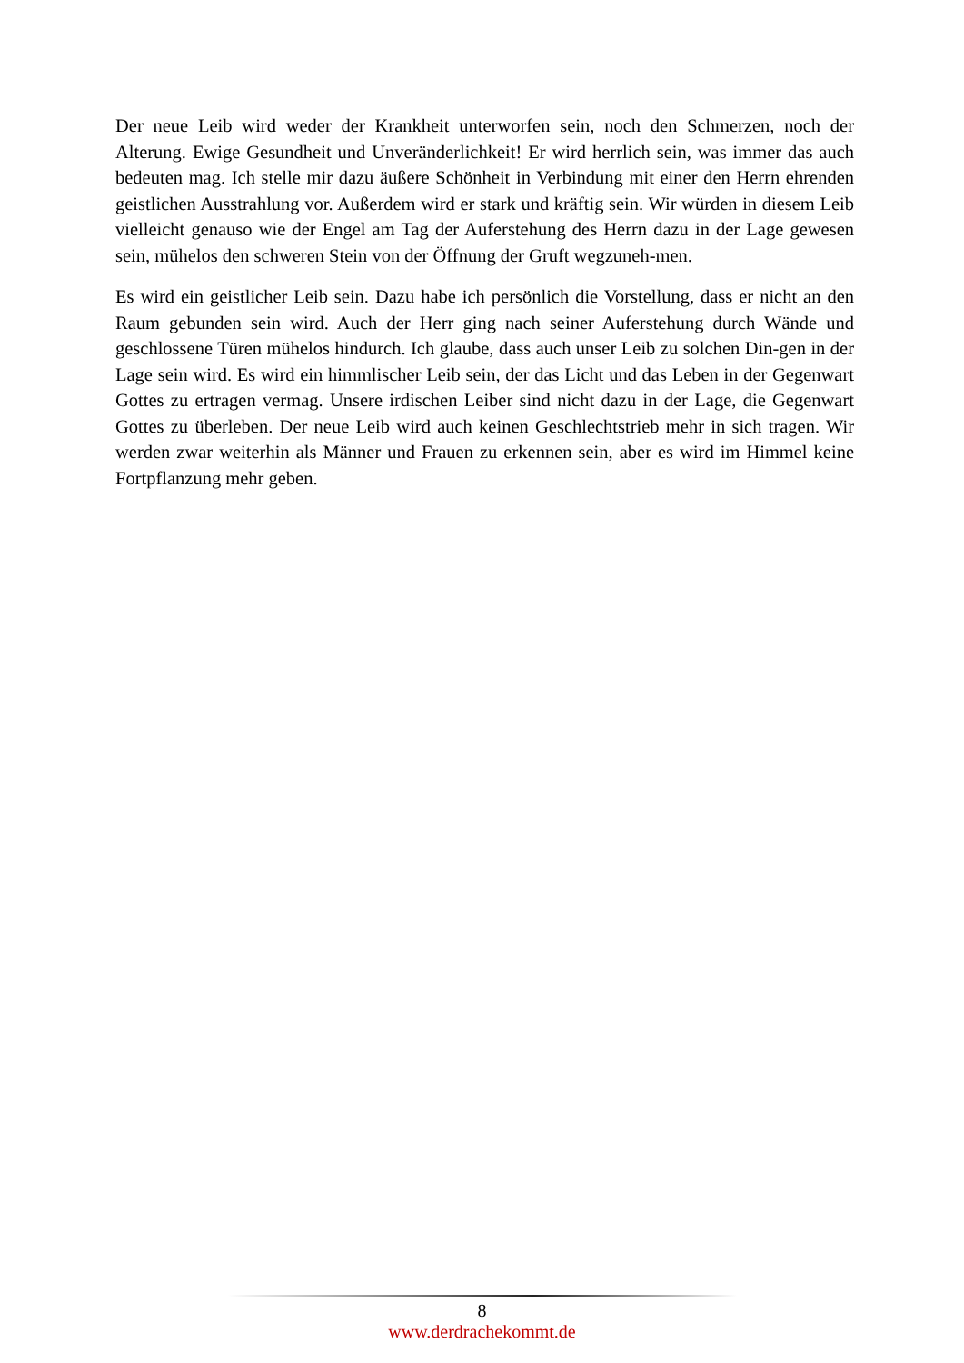Der neue Leib wird weder der Krankheit unterworfen sein, noch den Schmerzen, noch der Alterung. Ewige Gesundheit und Unveränderlichkeit! Er wird herrlich sein, was immer das auch bedeuten mag. Ich stelle mir dazu äußere Schönheit in Verbindung mit einer den Herrn ehrenden geistlichen Ausstrahlung vor. Außerdem wird er stark und kräftig sein. Wir würden in diesem Leib vielleicht genauso wie der Engel am Tag der Auferstehung des Herrn dazu in der Lage gewesen sein, mühelos den schweren Stein von der Öffnung der Gruft wegzuneh-men.
Es wird ein geistlicher Leib sein. Dazu habe ich persönlich die Vorstellung, dass er nicht an den Raum gebunden sein wird. Auch der Herr ging nach seiner Auferstehung durch Wände und geschlossene Türen mühelos hindurch. Ich glaube, dass auch unser Leib zu solchen Din-gen in der Lage sein wird. Es wird ein himmlischer Leib sein, der das Licht und das Leben in der Gegenwart Gottes zu ertragen vermag. Unsere irdischen Leiber sind nicht dazu in der Lage, die Gegenwart Gottes zu überleben. Der neue Leib wird auch keinen Geschlechtstrieb mehr in sich tragen. Wir werden zwar weiterhin als Männer und Frauen zu erkennen sein, aber es wird im Himmel keine Fortpflanzung mehr geben.
8
www.derdrachekommt.de